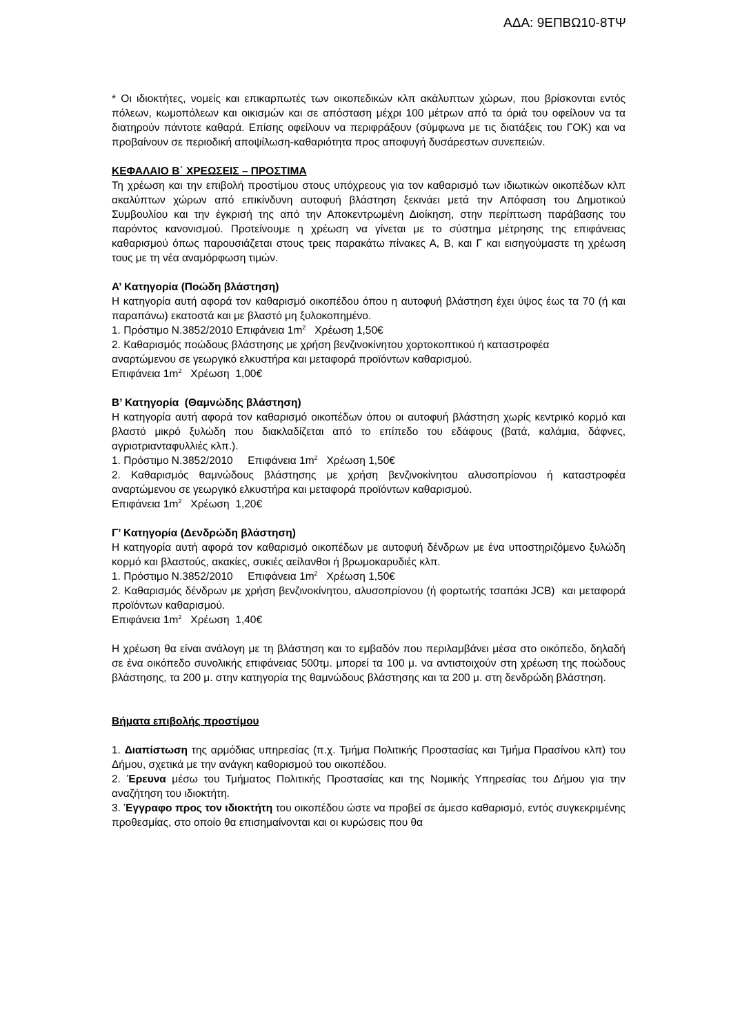ΑΔΑ: 9ΕΠΒΩ10-8ΤΨ
* Οι ιδιοκτήτες, νομείς και επικαρπωτές των οικοπεδικών κλπ ακάλυπτων χώρων, που βρίσκονται εντός πόλεων, κωμοπόλεων και οικισμών και σε απόσταση μέχρι 100 μέτρων από τα όριά του οφείλουν να τα διατηρούν πάντοτε καθαρά. Επίσης οφείλουν να περιφράξουν (σύμφωνα με τις διατάξεις του ΓΟΚ) και να προβαίνουν σε περιοδική αποψίλωση-καθαριότητα προς αποφυγή δυσάρεστων συνεπειών.
ΚΕΦΑΛΑΙΟ Β΄ ΧΡΕΩΣΕΙΣ – ΠΡΟΣΤΙΜΑ
Τη χρέωση και την επιβολή προστίμου στους υπόχρεους για τον καθαρισμό των ιδιωτικών οικοπέδων κλπ ακαλύπτων χώρων από επικίνδυνη αυτοφυή βλάστηση ξεκινάει μετά την Απόφαση του Δημοτικού Συμβουλίου και την έγκρισή της από την Αποκεντρωμένη Διοίκηση, στην περίπτωση παράβασης του παρόντος κανονισμού. Προτείνουμε η χρέωση να γίνεται με το σύστημα μέτρησης της επιφάνειας καθαρισμού όπως παρουσιάζεται στους τρεις παρακάτω πίνακες Α, Β, και Γ και εισηγούμαστε τη χρέωση τους με τη νέα αναμόρφωση τιμών.
Α’ Κατηγορία (Ποώδη βλάστηση)
Η κατηγορία αυτή αφορά τον καθαρισμό οικοπέδου όπου η αυτοφυή βλάστηση έχει ύψος έως τα 70 (ή και παραπάνω) εκατοστά και με βλαστό μη ξυλοκοπημένο.
1. Πρόστιμο Ν.3852/2010 Επιφάνεια 1m<sup>2</sup> Χρέωση 1,50€
2. Καθαρισμός ποώδους βλάστησης με χρήση βενζινοκίνητου χορτοκοπτικού ή καταστροφέα
αναρτώμενου σε γεωργικό ελκυστήρα και μεταφορά προϊόντων καθαρισμού.
Επιφάνεια 1m<sup>2</sup> Χρέωση 1,00€
Β’ Κατηγορία (Θαμνώδης βλάστηση)
Η κατηγορία αυτή αφορά τον καθαρισμό οικοπέδων όπου οι αυτοφυή βλάστηση χωρίς κεντρικό κορμό και βλαστό μικρό ξυλώδη που διακλαδίζεται από το επίπεδο του εδάφους (βατά, καλάμια, δάφνες, αγριοτριανταφυλλιές κλπ.).
1. Πρόστιμο Ν.3852/2010 Επιφάνεια 1m<sup>2</sup> Χρέωση 1,50€
2. Καθαρισμός θαμνώδους βλάστησης με χρήση βενζινοκίνητου αλυσοπρίονου ή καταστροφέα αναρτώμενου σε γεωργικό ελκυστήρα και μεταφορά προϊόντων καθαρισμού.
Επιφάνεια 1m<sup>2</sup> Χρέωση 1,20€
Γ’ Κατηγορία (Δενδρώδη βλάστηση)
Η κατηγορία αυτή αφορά τον καθαρισμό οικοπέδων με αυτοφυή δένδρων με ένα υποστηριζόμενο ξυλώδη κορμό και βλαστούς, ακακίες, συκιές αείλανθοι ή βρωμοκαρυδιές κλπ.
1. Πρόστιμο Ν.3852/2010 Επιφάνεια 1m<sup>2</sup> Χρέωση 1,50€
2. Καθαρισμός δένδρων με χρήση βενζινοκίνητου, αλυσοπρίονου (ή φορτωτής τσαπάκι JCB) και μεταφορά προϊόντων καθαρισμού.
Επιφάνεια 1m<sup>2</sup> Χρέωση 1,40€
Η χρέωση θα είναι ανάλογη με τη βλάστηση και το εμβαδόν που περιλαμβάνει μέσα στο οικόπεδο, δηλαδή σε ένα οικόπεδο συνολικής επιφάνειας 500τμ. μπορεί τα 100 μ. να αντιστοιχούν στη χρέωση της ποώδους βλάστησης, τα 200 μ. στην κατηγορία της θαμνώδους βλάστησης και τα 200 μ. στη δενδρώδη βλάστηση.
Βήματα επιβολής προστίμου
1. Διαπίστωση της αρμόδιας υπηρεσίας (π.χ. Τμήμα Πολιτικής Προστασίας και Τμήμα Πρασίνου κλπ) του Δήμου, σχετικά με την ανάγκη καθορισμού του οικοπέδου.
2. Έρευνα μέσω του Τμήματος Πολιτικής Προστασίας και της Νομικής Υπηρεσίας του Δήμου για την αναζήτηση του ιδιοκτήτη.
3. Έγγραφο προς τον ιδιοκτήτη του οικοπέδου ώστε να προβεί σε άμεσο καθαρισμό, εντός συγκεκριμένης προθεσμίας, στο οποίο θα επισημαίνονται και οι κυρώσεις που θα